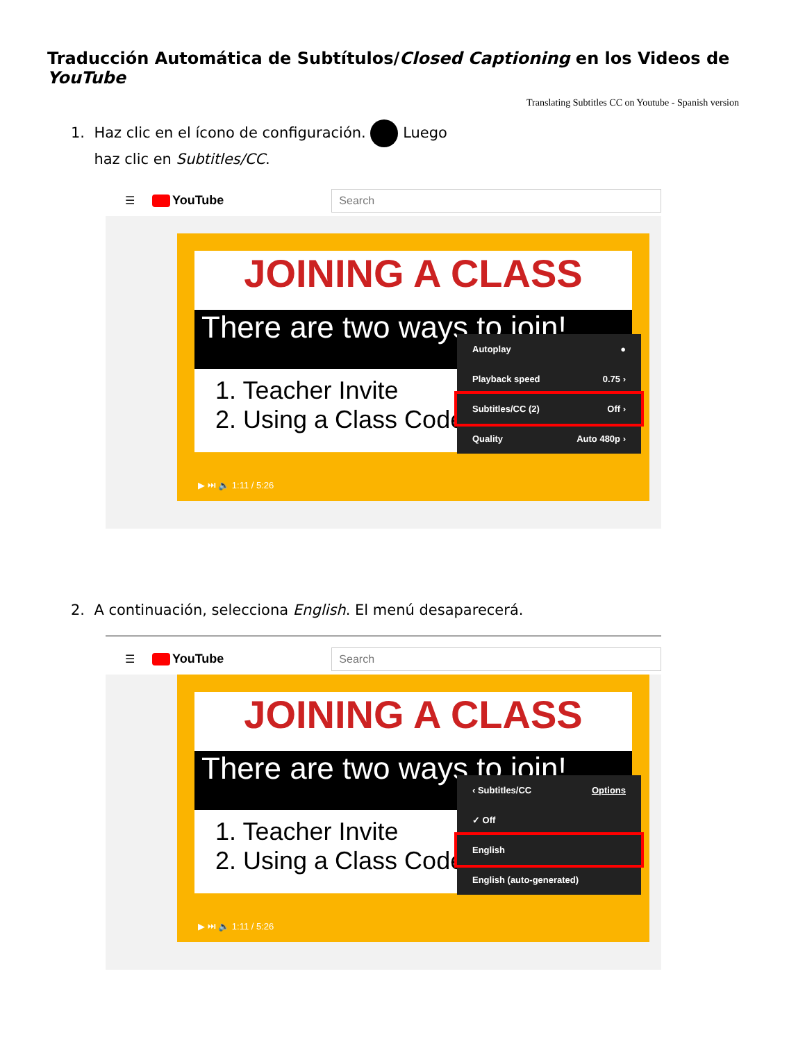Traducción Automática de Subtítulos/Closed Captioning en los Videos de YouTube
Translating Subtitles CC on Youtube - Spanish version
1. Haz clic en el ícono de configuración. Luego
haz clic en Subtitles/CC.
☰ YouTube
Search
JOINING A CLASS
There are two ways to join!
1. Teacher Invite
2. Using a Class Code
Autoplay ●
Playback speed 0.75 ›
Subtitles/CC (2) Off ›
Quality Auto 480p ›
▶ ⏭ 🔈 1:11 / 5:26
2. A continuación, selecciona English. El menú desaparecerá.
☰ YouTube
Search
JOINING A CLASS
There are two ways to join!
1. Teacher Invite
2. Using a Class Code
‹ Subtitles/CC Options
✓ Off
English
English (auto-generated)
▶ ⏭ 🔈 1:11 / 5:26